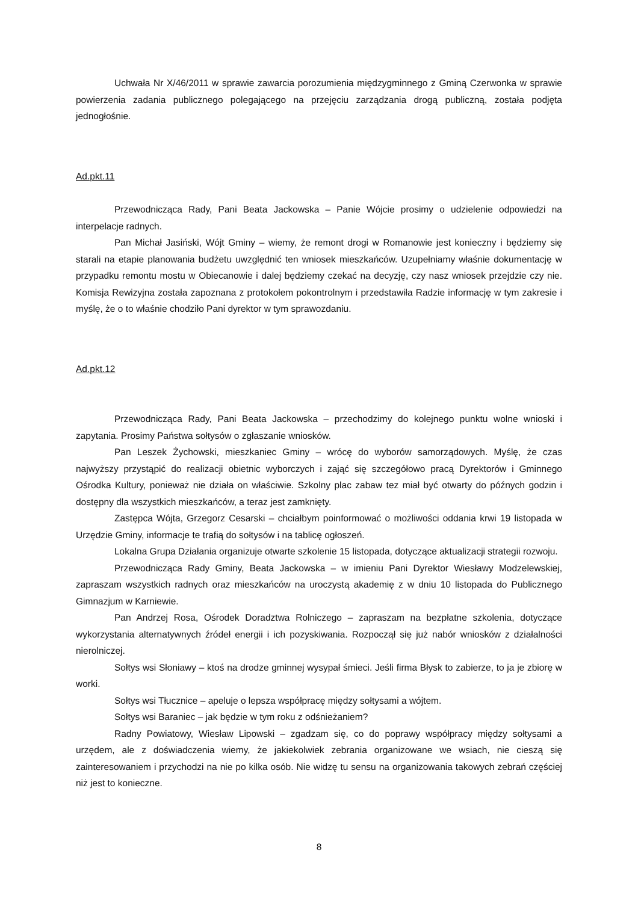Uchwała Nr X/46/2011 w sprawie zawarcia porozumienia międzygminnego z Gminą Czerwonka w sprawie powierzenia zadania publicznego polegającego na przejęciu zarządzania drogą publiczną, została podjęta jednogłośnie.
Ad.pkt.11
Przewodnicząca Rady, Pani Beata Jackowska – Panie Wójcie prosimy o udzielenie odpowiedzi na interpelacje radnych.
Pan Michał Jasiński, Wójt Gminy – wiemy, że remont drogi w Romanowie jest konieczny i będziemy się starali na etapie planowania budżetu uwzględnić ten wniosek mieszkańców. Uzupełniamy właśnie dokumentację w przypadku remontu mostu w Obiecanowie i dalej będziemy czekać na decyzję, czy nasz wniosek przejdzie czy nie. Komisja Rewizyjna została zapoznana z protokołem pokontrolnym i przedstawiła Radzie informację w tym zakresie i myślę, że o to właśnie chodziło Pani dyrektor w tym sprawozdaniu.
Ad.pkt.12
Przewodnicząca Rady, Pani Beata Jackowska – przechodzimy do kolejnego punktu wolne wnioski i zapytania. Prosimy Państwa sołtysów o zgłaszanie wniosków.
Pan Leszek Żychowski, mieszkaniec Gminy – wrócę do wyborów samorządowych. Myślę, że czas najwyższy przystąpić do realizacji obietnic wyborczych i zająć się szczegółowo pracą Dyrektorów i Gminnego Ośrodka Kultury, ponieważ nie działa on właściwie. Szkolny plac zabaw tez miał być otwarty do późnych godzin i dostępny dla wszystkich mieszkańców, a teraz jest zamknięty.
Zastępca Wójta, Grzegorz Cesarski – chciałbym poinformować o możliwości oddania krwi 19 listopada w Urzędzie Gminy, informacje te trafią do sołtysów i na tablicę ogłoszeń.
Lokalna Grupa Działania organizuje otwarte szkolenie 15 listopada, dotyczące aktualizacji strategii rozwoju.
Przewodnicząca Rady Gminy, Beata Jackowska – w imieniu Pani Dyrektor Wiesławy Modzelewskiej, zapraszam wszystkich radnych oraz mieszkańców na uroczystą akademię z w dniu 10 listopada do Publicznego Gimnazjum w Karniewie.
Pan Andrzej Rosa, Ośrodek Doradztwa Rolniczego – zapraszam na bezpłatne szkolenia, dotyczące wykorzystania alternatywnych źródeł energii i ich pozyskiwania. Rozpoczął się już nabór wniosków z działalności nierolniczej.
Sołtys wsi Słoniawy – ktoś na drodze gminnej wysypał śmieci. Jeśli firma Błysk to zabierze, to ja je zbiorę w worki.
Sołtys wsi Tłucznice – apeluje o lepsza współpracę między sołtysami a wójtem.
Sołtys wsi Baraniec – jak będzie w tym roku z odśnieżaniem?
Radny Powiatowy, Wiesław Lipowski – zgadzam się, co do poprawy współpracy między sołtysami a urzędem, ale z doświadczenia wiemy, że jakiekolwiek zebrania organizowane we wsiach, nie cieszą się zainteresowaniem i przychodzi na nie po kilka osób. Nie widzę tu sensu na organizowania takowych zebrań częściej niż jest to konieczne.
8